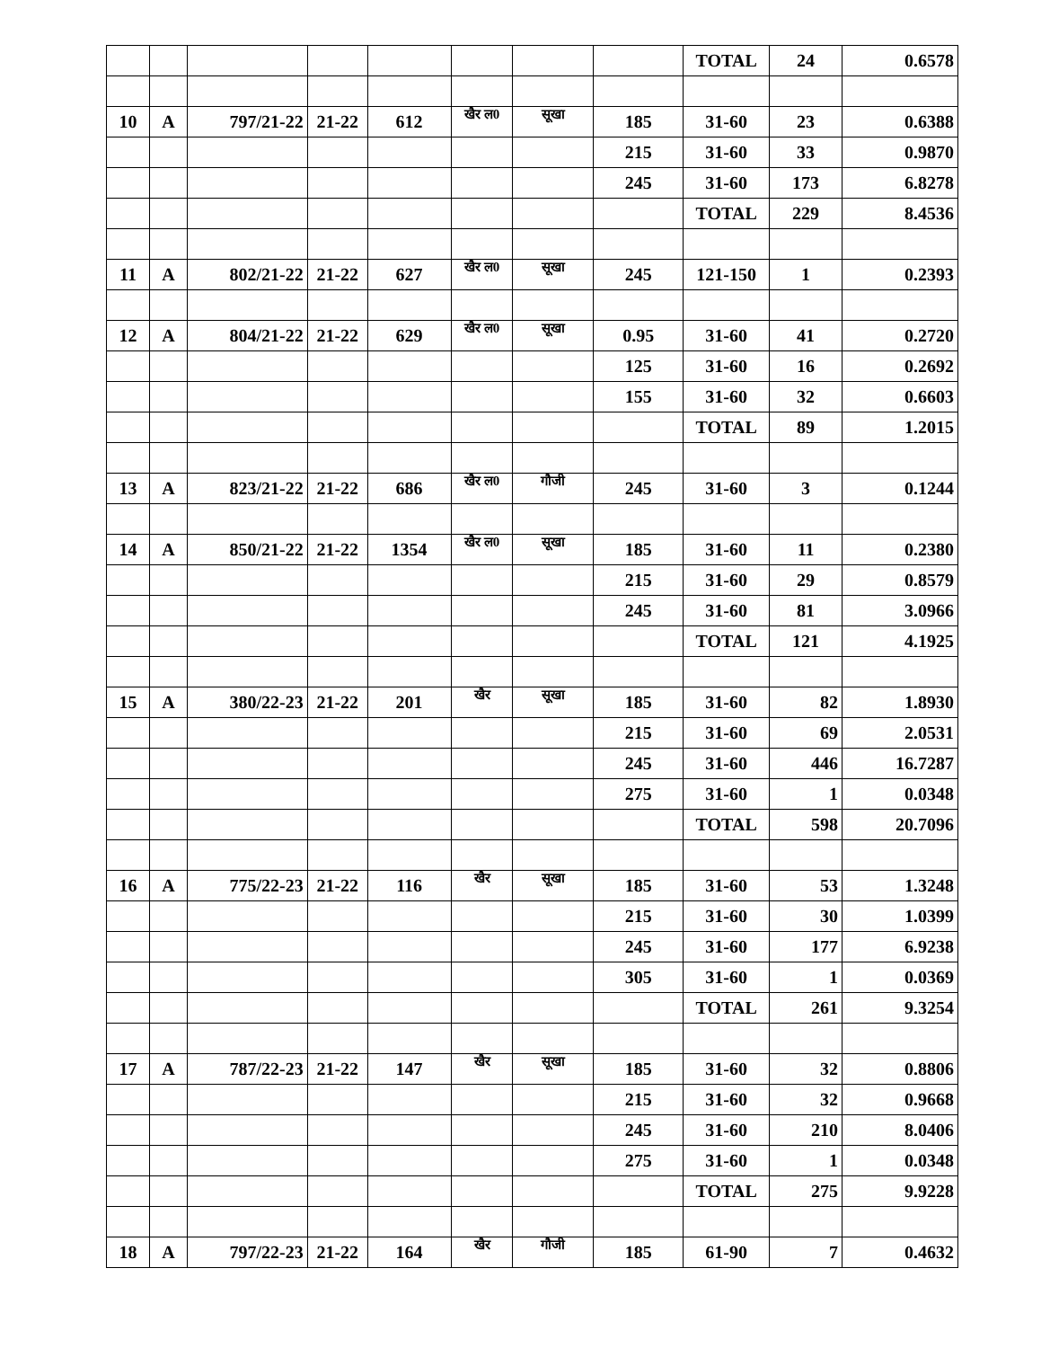| | | | | | | | | TOTAL | 24 | 0.6578 |
| 10 | A | 797/21-22 | 21-22 | 612 | खैर ल0 | सूखा | 185 | 31-60 | 23 | 0.6388 |
| | | | | | | | 215 | 31-60 | 33 | 0.9870 |
| | | | | | | | 245 | 31-60 | 173 | 6.8278 |
| | | | | | | | | TOTAL | 229 | 8.4536 |
| 11 | A | 802/21-22 | 21-22 | 627 | खैर ल0 | सूखा | 245 | 121-150 | 1 | 0.2393 |
| 12 | A | 804/21-22 | 21-22 | 629 | खैर ल0 | सूखा | 0.95 | 31-60 | 41 | 0.2720 |
| | | | | | | | 125 | 31-60 | 16 | 0.2692 |
| | | | | | | | 155 | 31-60 | 32 | 0.6603 |
| | | | | | | | | TOTAL | 89 | 1.2015 |
| 13 | A | 823/21-22 | 21-22 | 686 | खैर ल0 | गौजी | 245 | 31-60 | 3 | 0.1244 |
| 14 | A | 850/21-22 | 21-22 | 1354 | खैर ल0 | सूखा | 185 | 31-60 | 11 | 0.2380 |
| | | | | | | | 215 | 31-60 | 29 | 0.8579 |
| | | | | | | | 245 | 31-60 | 81 | 3.0966 |
| | | | | | | | | TOTAL | 121 | 4.1925 |
| 15 | A | 380/22-23 | 21-22 | 201 | खैर | सूखा | 185 | 31-60 | 82 | 1.8930 |
| | | | | | | | 215 | 31-60 | 69 | 2.0531 |
| | | | | | | | 245 | 31-60 | 446 | 16.7287 |
| | | | | | | | 275 | 31-60 | 1 | 0.0348 |
| | | | | | | | | TOTAL | 598 | 20.7096 |
| 16 | A | 775/22-23 | 21-22 | 116 | खैर | सूखा | 185 | 31-60 | 53 | 1.3248 |
| | | | | | | | 215 | 31-60 | 30 | 1.0399 |
| | | | | | | | 245 | 31-60 | 177 | 6.9238 |
| | | | | | | | 305 | 31-60 | 1 | 0.0369 |
| | | | | | | | | TOTAL | 261 | 9.3254 |
| 17 | A | 787/22-23 | 21-22 | 147 | खैर | सूखा | 185 | 31-60 | 32 | 0.8806 |
| | | | | | | | 215 | 31-60 | 32 | 0.9668 |
| | | | | | | | 245 | 31-60 | 210 | 8.0406 |
| | | | | | | | 275 | 31-60 | 1 | 0.0348 |
| | | | | | | | | TOTAL | 275 | 9.9228 |
| 18 | A | 797/22-23 | 21-22 | 164 | खैर | गौजी | 185 | 61-90 | 7 | 0.4632 |